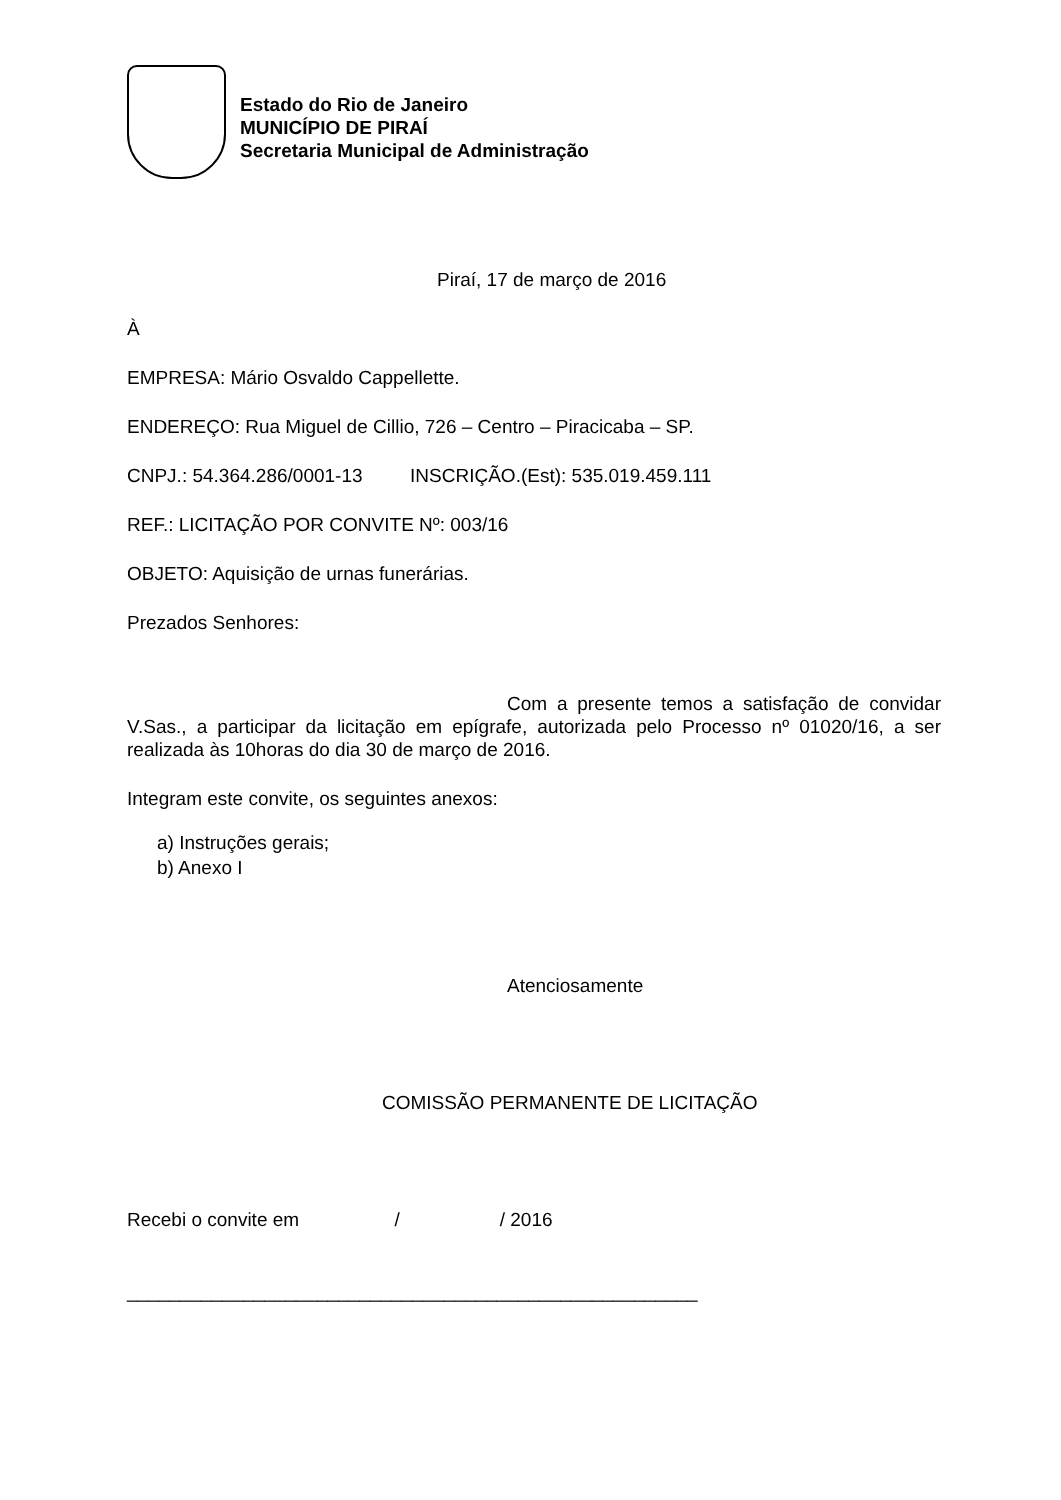Estado do Rio de Janeiro
MUNICÍPIO DE PIRAÍ
Secretaria Municipal de Administração
Piraí, 17 de março de 2016
À
EMPRESA: Mário Osvaldo Cappellette.
ENDEREÇO: Rua Miguel de Cillio, 726 – Centro – Piracicaba – SP.
CNPJ.: 54.364.286/0001-13 INSCRIÇÃO.(Est): 535.019.459.111
REF.: LICITAÇÃO POR CONVITE Nº: 003/16
OBJETO: Aquisição de urnas funerárias.
Prezados Senhores:
Com a presente temos a satisfação de convidar V.Sas., a participar da licitação em epígrafe, autorizada pelo Processo nº 01020/16, a ser realizada às 10horas do dia 30 de março de 2016.
Integram este convite, os seguintes anexos:
a) Instruções gerais;
b) Anexo I
Atenciosamente
COMISSÃO PERMANENTE DE LICITAÇÃO
Recebi o convite em / / 2016
______________________________________________________